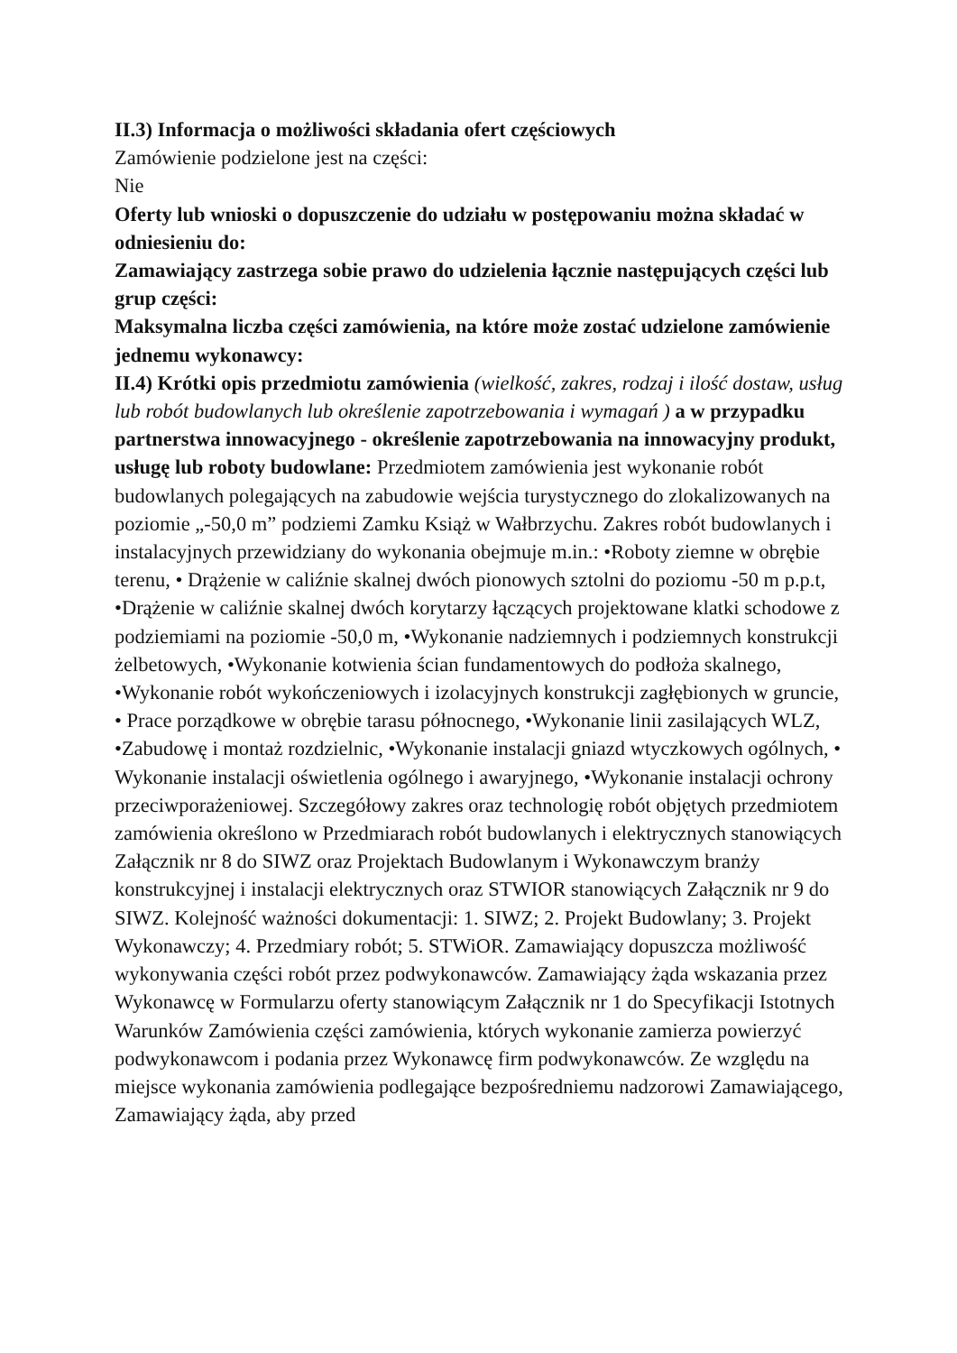II.3) Informacja o możliwości składania ofert częściowych
Zamówienie podzielone jest na części:
Nie
Oferty lub wnioski o dopuszczenie do udziału w postępowaniu można składać w odniesieniu do:
Zamawiający zastrzega sobie prawo do udzielenia łącznie następujących części lub grup części:
Maksymalna liczba części zamówienia, na które może zostać udzielone zamówienie jednemu wykonawcy:
II.4) Krótki opis przedmiotu zamówienia (wielkość, zakres, rodzaj i ilość dostaw, usług lub robót budowlanych lub określenie zapotrzebowania i wymagań ) a w przypadku partnerstwa innowacyjnego - określenie zapotrzebowania na innowacyjny produkt, usługę lub roboty budowlane: Przedmiotem zamówienia jest wykonanie robót budowlanych polegających na zabudowie wejścia turystycznego do zlokalizowanych na poziomie „-50,0 m” podziemi Zamku Książ w Wałbrzychu. Zakres robót budowlanych i instalacyjnych przewidziany do wykonania obejmuje m.in.: •Roboty ziemne w obrębie terenu, • Drążenie w caliźnie skalnej dwóch pionowych sztolni do poziomu -50 m p.p.t, •Drążenie w caliźnie skalnej dwóch korytarzy łączących projektowane klatki schodowe z podziemiami na poziomie -50,0 m, •Wykonanie nadziemnych i podziemnych konstrukcji żelbetowych, •Wykonanie kotwienia ścian fundamentowych do podłoża skalnego, •Wykonanie robót wykończeniowych i izolacyjnych konstrukcji zagłębionych w gruncie, • Prace porządkowe w obrębie tarasu północnego, •Wykonanie linii zasilających WLZ, •Zabudowę i montaż rozdzielnic, •Wykonanie instalacji gniazd wtyczkowych ogólnych, • Wykonanie instalacji oświetlenia ogólnego i awaryjnego, •Wykonanie instalacji ochrony przeciwporażeniowej. Szczegółowy zakres oraz technologię robót objętych przedmiotem zamówienia określono w Przedmiarach robót budowlanych i elektrycznych stanowiących Załącznik nr 8 do SIWZ oraz Projektach Budowlanym i Wykonawczym branży konstrukcyjnej i instalacji elektrycznych oraz STWIOR stanowiących Załącznik nr 9 do SIWZ. Kolejność ważności dokumentacji: 1. SIWZ; 2. Projekt Budowlany; 3. Projekt Wykonawczy; 4. Przedmiary robót; 5. STWiOR. Zamawiający dopuszcza możliwość wykonywania części robót przez podwykonawców. Zamawiający żąda wskazania przez Wykonawcę w Formularzu oferty stanowiącym Załącznik nr 1 do Specyfikacji Istotnych Warunków Zamówienia części zamówienia, których wykonanie zamierza powierzyć podwykonawcom i podania przez Wykonawcę firm podwykonawców. Ze względu na miejsce wykonania zamówienia podlegające bezpośredniemu nadzorowi Zamawiającego, Zamawiający żąda, aby przed